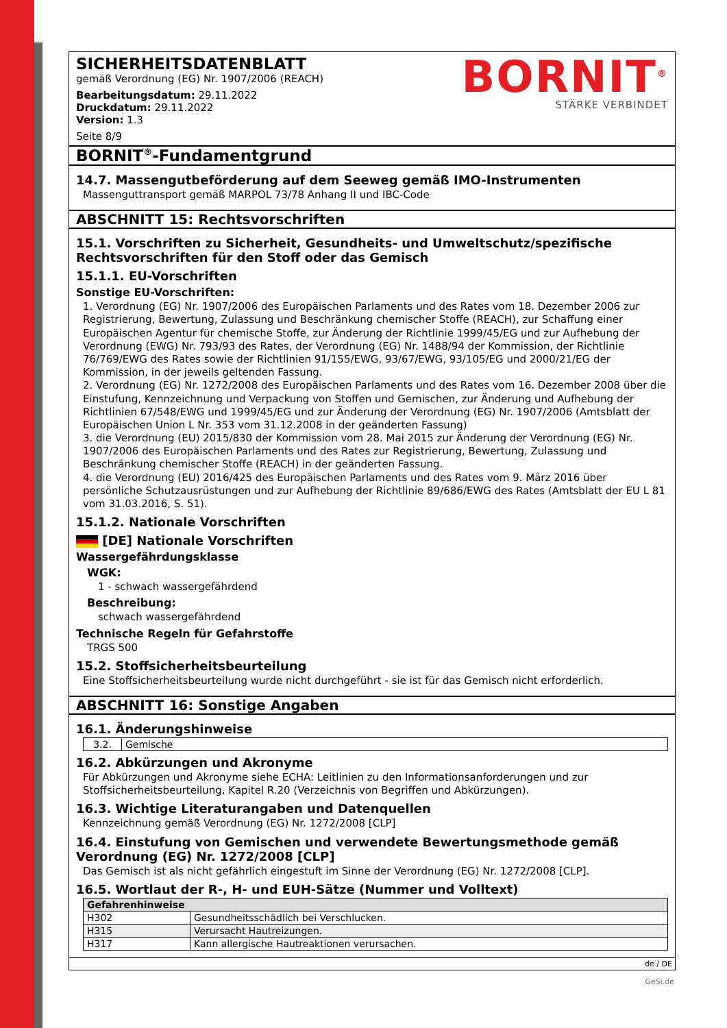SICHERHEITSDATENBLATT
gemäß Verordnung (EG) Nr. 1907/2006 (REACH)
Bearbeitungsdatum: 29.11.2022
Druckdatum: 29.11.2022
Version: 1.3
Seite 8/9
BORNIT<sup>®</sup>
STÄRKE VERBINDET
BORNIT<sup>®</sup>-Fundamentgrund
14.7. Massengutbeförderung auf dem Seeweg gemäß IMO-Instrumenten
Massenguttransport gemäß MARPOL 73/78 Anhang II und IBC-Code
ABSCHNITT 15: Rechtsvorschriften
15.1. Vorschriften zu Sicherheit, Gesundheits- und Umweltschutz/spezifische Rechtsvorschriften für den Stoff oder das Gemisch
15.1.1. EU-Vorschriften
Sonstige EU-Vorschriften:
1. Verordnung (EG) Nr. 1907/2006 des Europäischen Parlaments und des Rates vom 18. Dezember 2006 zur Registrierung, Bewertung, Zulassung und Beschränkung chemischer Stoffe (REACH), zur Schaffung einer Europäischen Agentur für chemische Stoffe, zur Änderung der Richtlinie 1999/45/EG und zur Aufhebung der Verordnung (EWG) Nr. 793/93 des Rates, der Verordnung (EG) Nr. 1488/94 der Kommission, der Richtlinie 76/769/EWG des Rates sowie der Richtlinien 91/155/EWG, 93/67/EWG, 93/105/EG und 2000/21/EG der Kommission, in der jeweils geltenden Fassung.
2. Verordnung (EG) Nr. 1272/2008 des Europäischen Parlaments und des Rates vom 16. Dezember 2008 über die Einstufung, Kennzeichnung und Verpackung von Stoffen und Gemischen, zur Änderung und Aufhebung der Richtlinien 67/548/EWG und 1999/45/EG und zur Änderung der Verordnung (EG) Nr. 1907/2006 (Amtsblatt der Europäischen Union L Nr. 353 vom 31.12.2008 in der geänderten Fassung)
3. die Verordnung (EU) 2015/830 der Kommission vom 28. Mai 2015 zur Änderung der Verordnung (EG) Nr. 1907/2006 des Europäischen Parlaments und des Rates zur Registrierung, Bewertung, Zulassung und Beschränkung chemischer Stoffe (REACH) in der geänderten Fassung.
4. die Verordnung (EU) 2016/425 des Europäischen Parlaments und des Rates vom 9. März 2016 über persönliche Schutzausrüstungen und zur Aufhebung der Richtlinie 89/686/EWG des Rates (Amtsblatt der EU L 81 vom 31.03.2016, S. 51).
15.1.2. Nationale Vorschriften
[DE] Nationale Vorschriften
Wassergefährdungsklasse
WGK:
1 - schwach wassergefährdend
Beschreibung:
schwach wassergefährdend
Technische Regeln für Gefahrstoffe
TRGS 500
15.2. Stoffsicherheitsbeurteilung
Eine Stoffsicherheitsbeurteilung wurde nicht durchgeführt - sie ist für das Gemisch nicht erforderlich.
ABSCHNITT 16: Sonstige Angaben
16.1. Änderungshinweise
| 3.2. | Gemische |
16.2. Abkürzungen und Akronyme
Für Abkürzungen und Akronyme siehe ECHA: Leitlinien zu den Informationsanforderungen und zur Stoffsicherheitsbeurteilung, Kapitel R.20 (Verzeichnis von Begriffen und Abkürzungen).
16.3. Wichtige Literaturangaben und Datenquellen
Kennzeichnung gemäß Verordnung (EG) Nr. 1272/2008 [CLP]
16.4. Einstufung von Gemischen und verwendete Bewertungsmethode gemäß Verordnung (EG) Nr. 1272/2008 [CLP]
Das Gemisch ist als nicht gefährlich eingestuft im Sinne der Verordnung (EG) Nr. 1272/2008 [CLP].
16.5. Wortlaut der R-, H- und EUH-Sätze (Nummer und Volltext)
| Gefahrenhinweise | |
| --- | --- |
| H302 | Gesundheitsschädlich bei Verschlucken. |
| H315 | Verursacht Hautreizungen. |
| H317 | Kann allergische Hautreaktionen verursachen. |
de / DE
GeSi.de